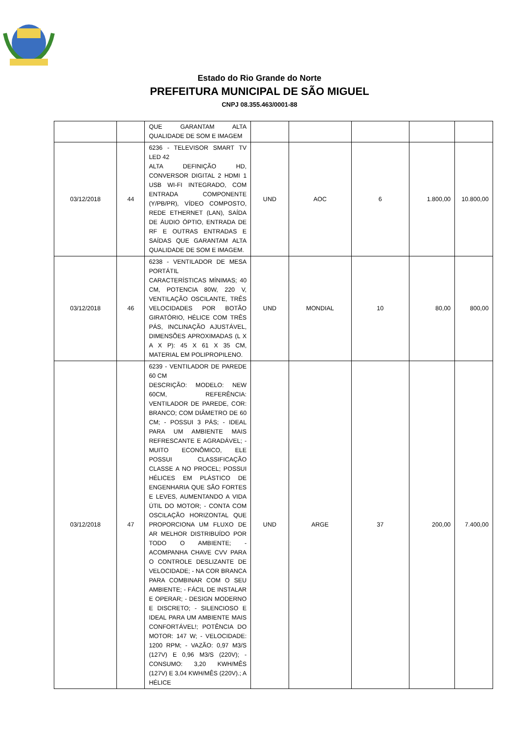Estado do Rio Grande do Norte
PREFEITURA MUNICIPAL DE SÃO MIGUEL
CNPJ 08.355.463/0001-88
| | | QUE GARANTAM ALTA QUALIDADE DE SOM E IMAGEM | | | | | |
| 03/12/2018 | 44 | 6236 - TELEVISOR SMART TV LED 42 ALTA DEFINIÇÃO HD, CONVERSOR DIGITAL 2 HDMI 1 USB WI-FI INTEGRADO, COM ENTRADA COMPONENTE (Y/PB/PR), VÍDEO COMPOSTO, REDE ETHERNET (LAN), SAÍDA DE ÁUDIO ÓPTIO, ENTRADA DE RF E OUTRAS ENTRADAS E SAÍDAS QUE GARANTAM ALTA QUALIDADE DE SOM E IMAGEM. | UND | AOC | 6 | 1.800,00 | 10.800,00 |
| 03/12/2018 | 46 | 6238 - VENTILADOR DE MESA PORTÁTIL CARACTERÍSTICAS MÍNIMAS; 40 CM, POTENCIA 80W, 220 V, VENTILAÇÃO OSCILANTE, TRÊS VELOCIDADES POR BOTÃO GIRATÓRIO, HÉLICE COM TRÊS PÁS, INCLINAÇÃO AJUSTÁVEL, DIMENSÕES APROXIMADAS (L X A X P): 45 X 61 X 35 CM, MATERIAL EM POLIPROPILENO. | UND | MONDIAL | 10 | 80,00 | 800,00 |
| 03/12/2018 | 47 | 6239 - VENTILADOR DE PAREDE 60 CM DESCRIÇÃO: MODELO: NEW 60CM, REFERÊNCIA: VENTILADOR DE PAREDE, COR: BRANCO; COM DIÂMETRO DE 60 CM; - POSSUI 3 PÁS; - IDEAL PARA UM AMBIENTE MAIS REFRESCANTE E AGRADÁVEL; - MUITO ECONÔMICO, ELE POSSUI CLASSIFICAÇÃO CLASSE A NO PROCEL; POSSUI HÉLICES EM PLÁSTICO DE ENGENHARIA QUE SÃO FORTES E LEVES, AUMENTANDO A VIDA ÚTIL DO MOTOR; - CONTA COM OSCILAÇÃO HORIZONTAL QUE PROPORCIONA UM FLUXO DE AR MELHOR DISTRIBUÍDO POR TODO O AMBIENTE; - ACOMPANHA CHAVE CVV PARA O CONTROLE DESLIZANTE DE VELOCIDADE; - NA COR BRANCA PARA COMBINAR COM O SEU AMBIENTE; - FÁCIL DE INSTALAR E OPERAR; - DESIGN MODERNO E DISCRETO; - SILENCIOSO E IDEAL PARA UM AMBIENTE MAIS CONFORTÁVEL!; POTÊNCIA DO MOTOR: 147 W; - VELOCIDADE: 1200 RPM; - VAZÃO: 0,97 M3/S (127V) E 0,96 M3/S (220V); - CONSUMO: 3,20 KWH/MÊS (127V) E 3,04 KWH/MÊS (220V).; A HÉLICE | UND | ARGE | 37 | 200,00 | 7.400,00 |